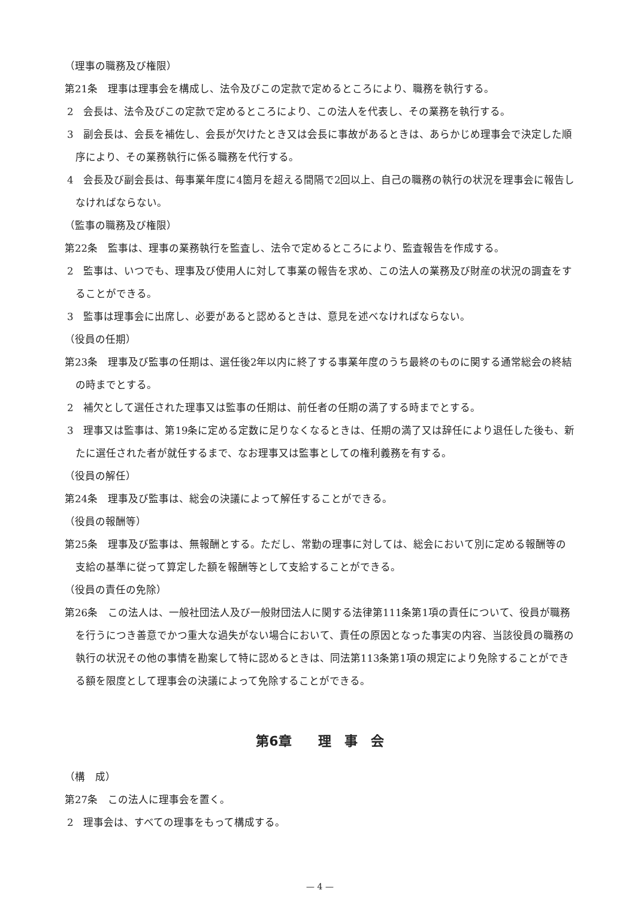（理事の職務及び権限）
第21条　理事は理事会を構成し、法令及びこの定款で定めるところにより、職務を執行する。
2　会長は、法令及びこの定款で定めるところにより、この法人を代表し、その業務を執行する。
3　副会長は、会長を補佐し、会長が欠けたとき又は会長に事故があるときは、あらかじめ理事会で決定した順序により、その業務執行に係る職務を代行する。
4　会長及び副会長は、毎事業年度に4箇月を超える間隔で2回以上、自己の職務の執行の状況を理事会に報告しなければならない。
（監事の職務及び権限）
第22条　監事は、理事の業務執行を監査し、法令で定めるところにより、監査報告を作成する。
2　監事は、いつでも、理事及び使用人に対して事業の報告を求め、この法人の業務及び財産の状況の調査をすることができる。
3　監事は理事会に出席し、必要があると認めるときは、意見を述べなければならない。
（役員の任期）
第23条　理事及び監事の任期は、選任後2年以内に終了する事業年度のうち最終のものに関する通常総会の終結の時までとする。
2　補欠として選任された理事又は監事の任期は、前任者の任期の満了する時までとする。
3　理事又は監事は、第19条に定める定数に足りなくなるときは、任期の満了又は辞任により退任した後も、新たに選任された者が就任するまで、なお理事又は監事としての権利義務を有する。
（役員の解任）
第24条　理事及び監事は、総会の決議によって解任することができる。
（役員の報酬等）
第25条　理事及び監事は、無報酬とする。ただし、常勤の理事に対しては、総会において別に定める報酬等の支給の基準に従って算定した額を報酬等として支給することができる。
（役員の責任の免除）
第26条　この法人は、一般社団法人及び一般財団法人に関する法律第111条第1項の責任について、役員が職務を行うにつき善意でかつ重大な過失がない場合において、責任の原因となった事実の内容、当該役員の職務の執行の状況その他の事情を勘案して特に認めるときは、同法第113条第1項の規定により免除することができる額を限度として理事会の決議によって免除することができる。
第6章　　理　事　会
（構　成）
第27条　この法人に理事会を置く。
2　理事会は、すべての理事をもって構成する。
— 4 —